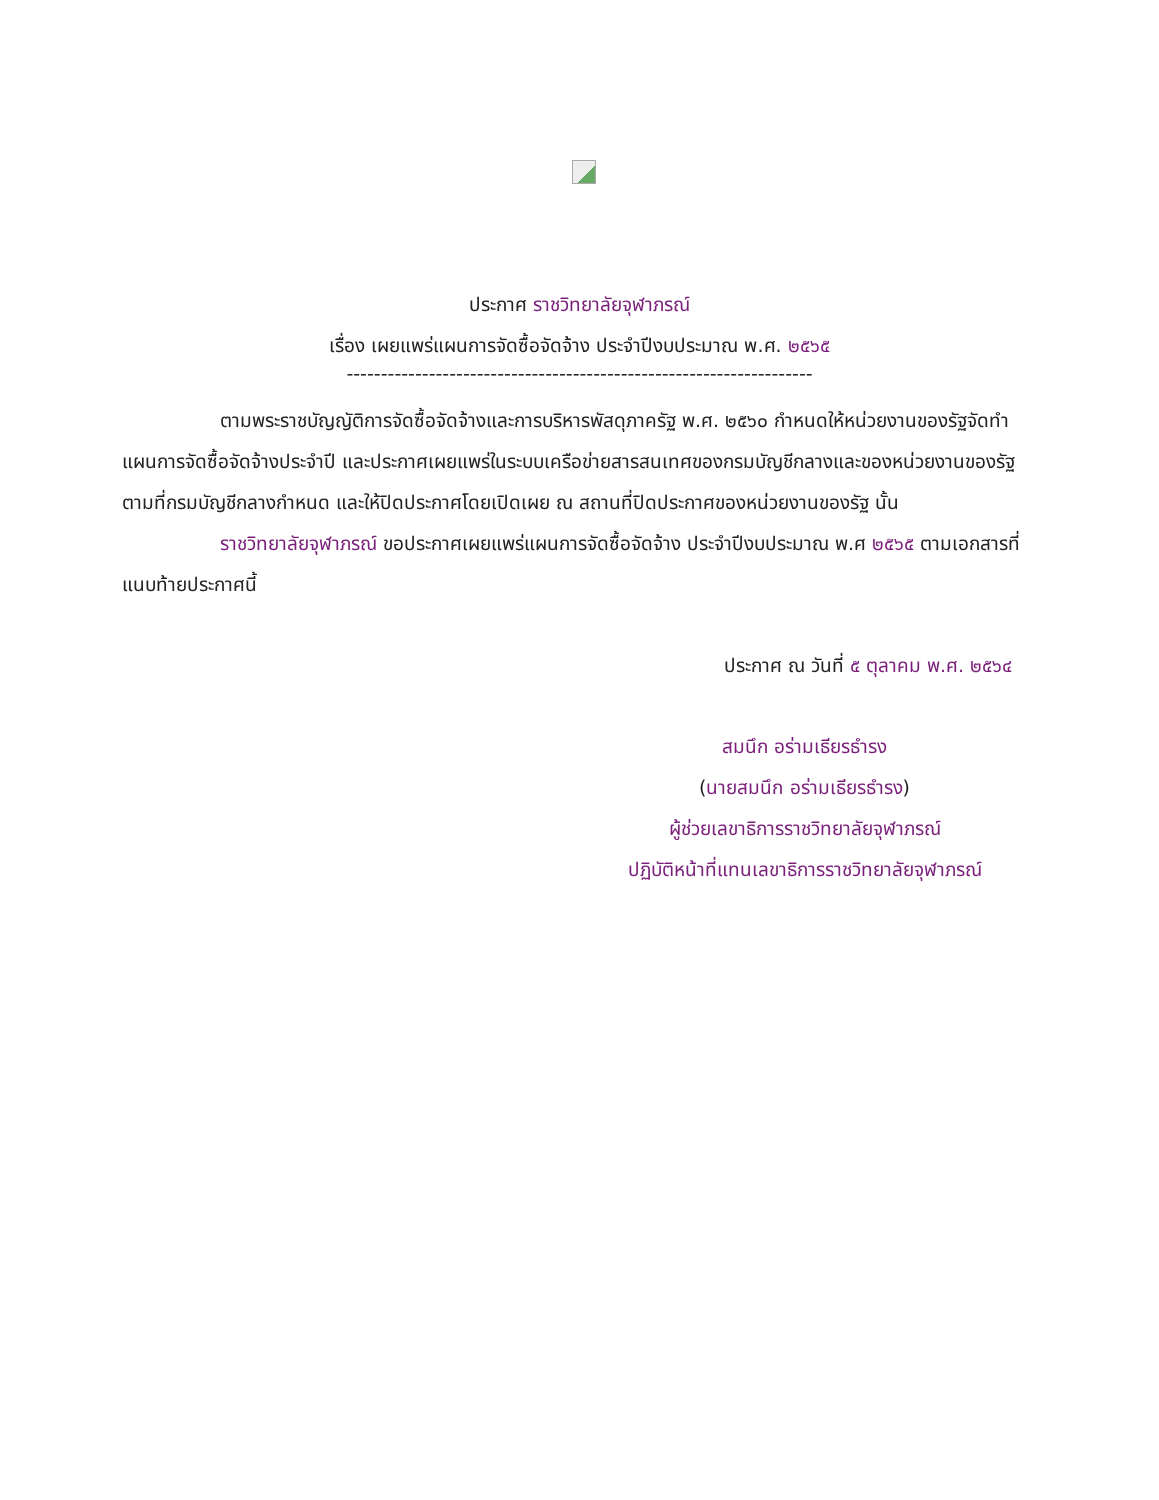ประกาศ ราชวิทยาลัยจุฬาภรณ์
เรื่อง เผยแพร่แผนการจัดซื้อจัดจ้าง ประจำปีงบประมาณ พ.ศ. ๒๕๖๕
--------------------------------------------------------------------
ตามพระราชบัญญัติการจัดซื้อจัดจ้างและการบริหารพัสดุภาครัฐ พ.ศ. ๒๕๖๐ กำหนดให้หน่วยงานของรัฐจัดทำแผนการจัดซื้อจัดจ้างประจำปี และประกาศเผยแพร่ในระบบเครือข่ายสารสนเทศของกรมบัญชีกลางและของหน่วยงานของรัฐตามที่กรมบัญชีกลางกำหนด และให้ปิดประกาศโดยเปิดเผย ณ สถานที่ปิดประกาศของหน่วยงานของรัฐ นั้น
ราชวิทยาลัยจุฬาภรณ์ ขอประกาศเผยแพร่แผนการจัดซื้อจัดจ้าง ประจำปีงบประมาณ พ.ศ ๒๕๖๕ ตามเอกสารที่แนบท้ายประกาศนี้
ประกาศ ณ วันที่ ๕ ตุลาคม พ.ศ. ๒๕๖๔
สมนึก อร่ามเธียรธำรง
(นายสมนึก อร่ามเธียรธำรง)
ผู้ช่วยเลขาธิการราชวิทยาลัยจุฬาภรณ์
ปฏิบัติหน้าที่แทนเลขาธิการราชวิทยาลัยจุฬาภรณ์